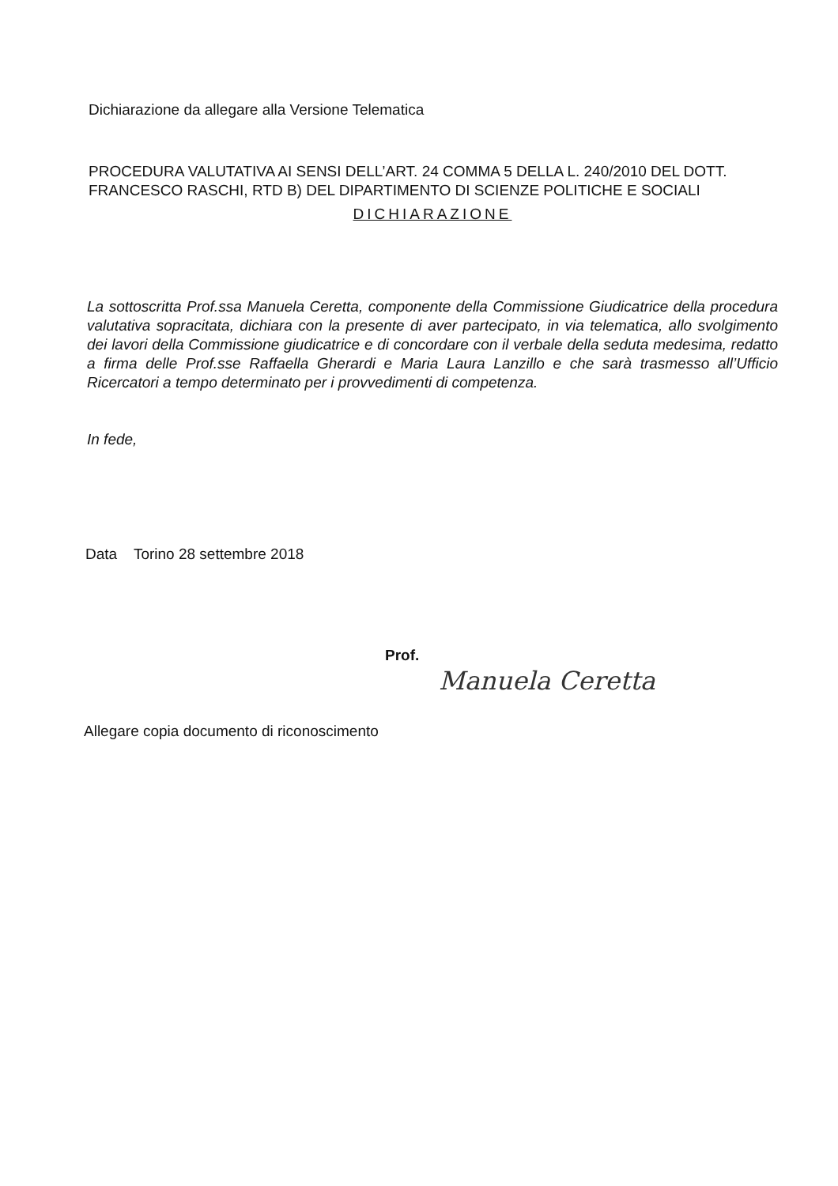Dichiarazione da allegare alla Versione Telematica
PROCEDURA VALUTATIVA AI SENSI DELL’ART. 24 COMMA 5 DELLA L. 240/2010 DEL DOTT. FRANCESCO RASCHI, RTD B) DEL DIPARTIMENTO DI SCIENZE POLITICHE E SOCIALI
DICHIARAZIONE
La sottoscritta Prof.ssa Manuela Ceretta, componente della Commissione Giudicatrice della procedura valutativa sopracitata, dichiara con la presente di aver partecipato, in via telematica, allo svolgimento dei lavori della Commissione giudicatrice e di concordare con il verbale della seduta medesima, redatto a firma delle Prof.sse Raffaella Gherardi e Maria Laura Lanzillo e che sarà trasmesso all’Ufficio Ricercatori a tempo determinato per i provvedimenti di competenza.
In fede,
Data Torino 28 settembre 2018
Prof.
Manuela Ceretta
Allegare copia documento di riconoscimento